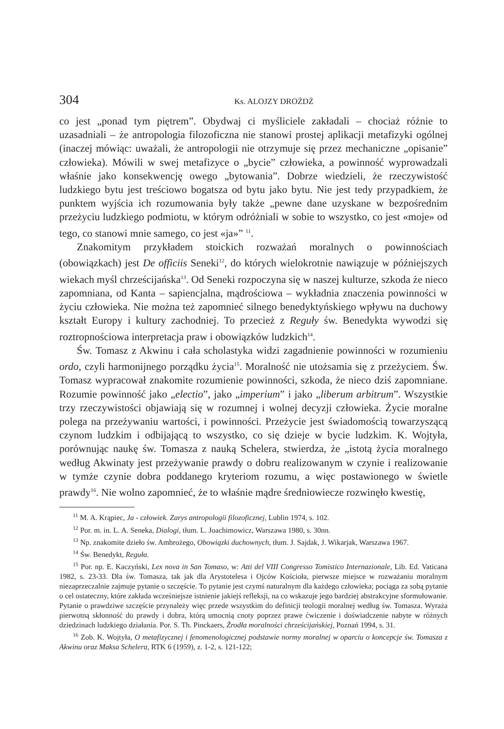304 Ks. ALOJZY DROŻDŻ
co jest „ponad tym piętrem”. Obydwaj ci myśliciele zakładali – chociaż różnie to uzasadniali – że antropologia filozoficzna nie stanowi prostej aplikacji metafizyki ogólnej (inaczej mówiąc: uważali, że antropologii nie otrzymuje się przez mechaniczne „opisanie” człowieka). Mówili w swej metafizyce o „bycie” człowieka, a powinność wyprowadzali właśnie jako konsekwencję owego „bytowania”. Dobrze wiedzieli, że rzeczywistość ludzkiego bytu jest treściowo bogatsza od bytu jako bytu. Nie jest tedy przypadkiem, że punktem wyjścia ich rozumowania były także „pewne dane uzyskane w bezpośrednim przeżyciu ludzkiego podmiotu, w którym odróżniali w sobie to wszystko, co jest «moje» od tego, co stanowi mnie samego, co jest «ja»” <sup>11</sup>.
Znakomitym przykładem stoickich rozważań moralnych o powinnościach (obowiązkach) jest De officiis Seneki<sup>12</sup>, do których wielokrotnie nawiązuje w późniejszych wiekach myśl chrześcijańska<sup>13</sup>. Od Seneki rozpoczyna się w naszej kulturze, szkoda że nieco zapomniana, od Kanta – sapiencjalna, mądrościowa – wykładnia znaczenia powinności w życiu człowieka. Nie można też zapomnieć silnego benedyktyńskiego wpływu na duchowy kształt Europy i kultury zachodniej. To przecież z Reguły św. Benedykta wywodzi się roztropnościowa interpretacja praw i obowiązków ludzkich<sup>14</sup>.
Św. Tomasz z Akwinu i cała scholastyka widzi zagadnienie powinności w rozumieniu ordo, czyli harmonijnego porządku życia<sup>15</sup>. Moralność nie utożsamia się z przeżyciem. Św. Tomasz wypracował znakomite rozumienie powinności, szkoda, że nieco dziś zapomniane. Rozumie powinność jako „electio”, jako „imperium” i jako „liberum arbitrum”. Wszystkie trzy rzeczywistości objawiają się w rozumnej i wolnej decyzji człowieka. Życie moralne polega na przeżywaniu wartości, i powinności. Przeżycie jest świadomością towarzyszącą czynom ludzkim i odbijającą to wszystko, co się dzieje w bycie ludzkim. K. Wojtyła, porównując naukę św. Tomasza z nauką Schelera, stwierdza, że „istotą życia moralnego według Akwinaty jest przeżywanie prawdy o dobru realizowanym w czynie i realizowanie w tymże czynie dobra poddanego kryteriom rozumu, a więc postawionego w świetle prawdy<sup>16</sup>. Nie wolno zapomnieć, że to właśnie mądre średniowiecze rozwinęło kwestię,
<sup>11</sup> M. A. Krąpiec, Ja - człowiek. Zarys antropologii filozoficznej, Lublin 1974, s. 102.
<sup>12</sup> Por. m. in. L. A. Seneka, Dialogi, tłum. L. Joachimowicz, Warszawa 1980, s. 30nn.
<sup>13</sup> Np. znakomite dzieło św. Ambrożego, Obowiązki duchownych, tłum. J. Sajdak, J. Wikarjak, Warszawa 1967.
<sup>14</sup> Św. Benedykt, Reguła.
<sup>15</sup> Por. np. E. Kaczyński, Lex nova in San Tomaso, w: Atti del VIII Congresso Tomistico Internazionale, Lib. Ed. Vaticana 1982, s. 23-33. Dla św. Tomasza, tak jak dla Arystotelesa i Ojców Kościoła, pierwsze miejsce w rozważaniu moralnym niezaprzeczalnie zajmuje pytanie o szczęście. To pytanie jest czymś naturalnym dla każdego człowieka; pociąga za sobą pytanie o cel ostateczny, które zakłada wcześniejsze istnienie jakiejś refleksji, na co wskazuje jego bardziej abstrakcyjne sformułowanie. Pytanie o prawdziwe szczęście przynależy więc przede wszystkim do definicji teologii moralnej według św. Tomasza. Wyraża pierwotną skłonność do prawdy i dobra, którą umocnią cnoty poprzez prawe ćwiczenie i doświadczenie nabyte w różnych dziedzinach ludzkiego działania. Por. S. Th. Pinckaers, Źrodła moralności chrześcijańskiej, Poznań 1994, s. 31.
<sup>16</sup> Zob. K. Wojtyła, O metafizycznej i fenomenologicznej podstawie normy moralnej w oparciu o koncepcje św. Tomasza z Akwinu oraz Maksa Schelera, RTK 6 (1959), z. 1-2, s. 121-122;